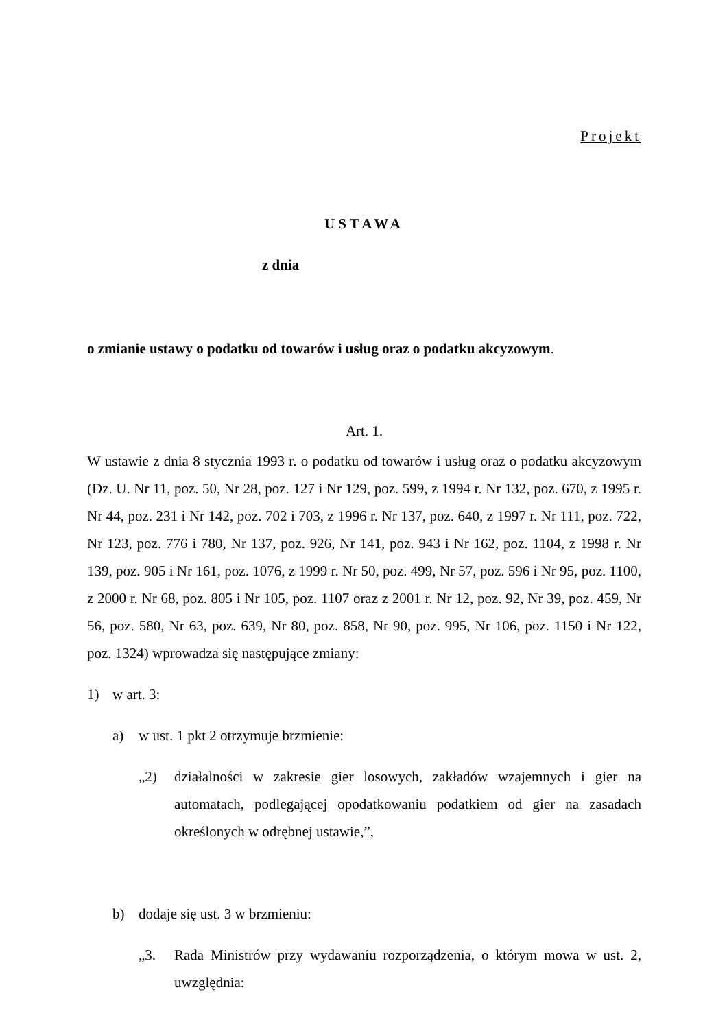Projekt
USTAWA
z dnia
o zmianie ustawy o podatku od towarów i usług oraz o podatku akcyzowym.
Art. 1.
W ustawie z dnia 8 stycznia 1993 r. o podatku od towarów i usług oraz o podatku akcyzowym (Dz. U. Nr 11, poz. 50, Nr 28, poz. 127 i Nr 129, poz. 599, z 1994 r. Nr 132, poz. 670, z 1995 r. Nr 44, poz. 231 i Nr 142, poz. 702 i 703, z 1996 r. Nr 137, poz. 640, z 1997 r. Nr 111, poz. 722, Nr 123, poz. 776 i 780, Nr 137, poz. 926, Nr 141, poz. 943 i Nr 162, poz. 1104, z 1998 r. Nr 139, poz. 905 i Nr 161, poz. 1076, z 1999 r. Nr 50, poz. 499, Nr 57, poz. 596 i Nr 95, poz. 1100, z 2000 r. Nr 68, poz. 805 i Nr 105, poz. 1107 oraz z 2001 r. Nr 12, poz. 92, Nr 39, poz. 459, Nr 56, poz. 580, Nr 63, poz. 639, Nr 80, poz. 858, Nr 90, poz. 995, Nr 106, poz. 1150 i Nr 122, poz. 1324) wprowadza się następujące zmiany:
1) w art. 3:
a) w ust. 1 pkt 2 otrzymuje brzmienie:
„2) działalności w zakresie gier losowych, zakładów wzajemnych i gier na automatach, podlegającej opodatkowaniu podatkiem od gier na zasadach określonych w odrębnej ustawie,”,
b) dodaje się ust. 3 w brzmieniu:
„3. Rada Ministrów przy wydawaniu rozporządzenia, o którym mowa w ust. 2, uwzględnia: